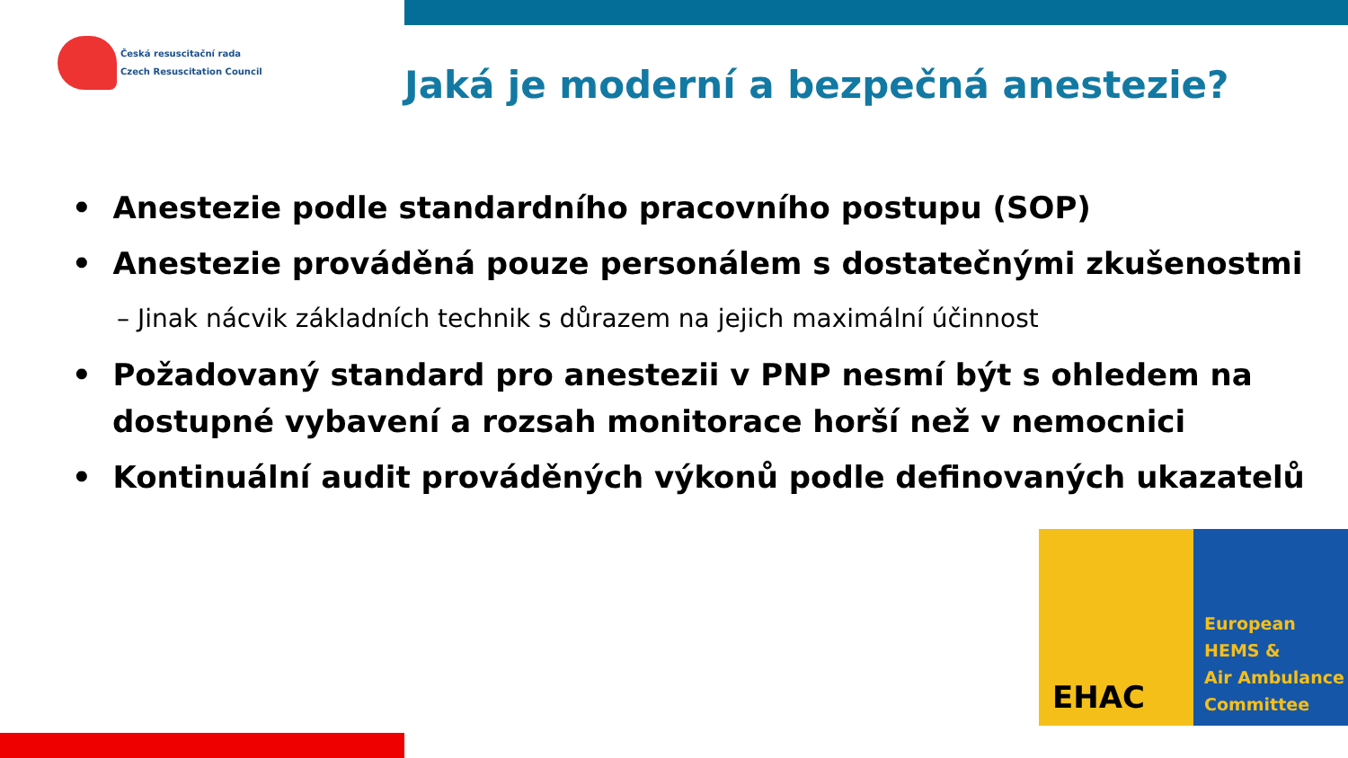Česká resuscitační rada
Czech Resuscitation Council
Jaká je moderní a bezpečná anestezie?
• Anestezie podle standardního pracovního postupu (SOP)
• Anestezie prováděná pouze personálem s dostatečnými zkušenostmi
– Jinak nácvik základních technik s důrazem na jejich maximální účinnost
• Požadovaný standard pro anestezii v PNP nesmí být s ohledem na dostupné vybavení a rozsah monitorace horší než v nemocnici
• Kontinuální audit prováděných výkonů podle definovaných ukazatelů
EHAC
European
HEMS &
Air Ambulance
Committee